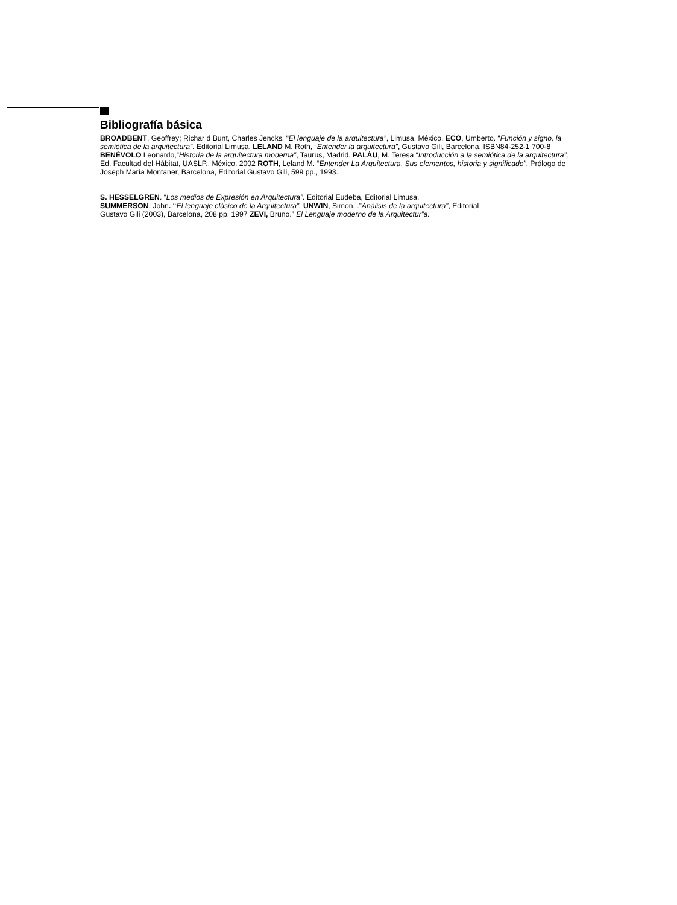Bibliografía básica
BROADBENT, Geoffrey; Richar d Bunt, Charles Jencks, “El lenguaje de la arquitectura”, Limusa, México. ECO, Umberto. “Función y signo, la semiótica de la arquitectura”. Editorial Limusa. LELAND M. Roth, “Entender la arquitectura”, Gustavo Gili, Barcelona, ISBN84-252-1 700-8 BENÉVOLO Leonardo,”Historia de la arquitectura moderna”, Taurus, Madrid. PALÁU, M. Teresa “Introducción a la semiótica de la arquitectura”, Ed. Facultad del Hábitat, UASLP., México. 2002 ROTH, Leland M. “Entender La Arquitectura. Sus elementos, historia y significado”. Prólogo de Joseph María Montaner, Barcelona, Editorial Gustavo Gili, 599 pp., 1993.
S. HESSELGREN. “Los medios de Expresión en Arquitectura”. Editorial Eudeba, Editorial Limusa.
SUMMERSON, John. “El lenguaje clásico de la Arquitectura”. UNWIN, Simon, .”Análisis de la arquitectura”, Editorial Gustavo Gili (2003), Barcelona, 208 pp. 1997 ZEVI, Bruno.” El Lenguaje moderno de la Arquitectur”a.